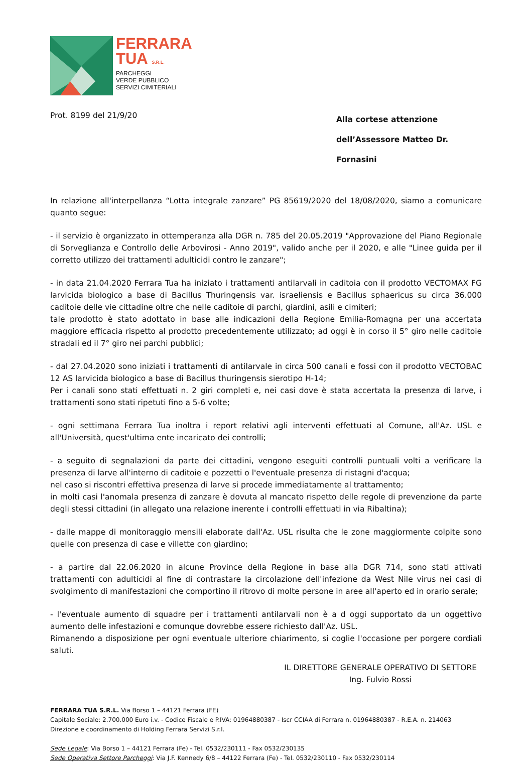FERRARA
TUA S.R.L.
PARCHEGGI
VERDE PUBBLICO
SERVIZI CIMITERIALI
Prot. 8199 del 21/9/20
Alla cortese attenzione
dell’Assessore Matteo Dr. Fornasini
In relazione all'interpellanza “Lotta integrale zanzare” PG 85619/2020 del 18/08/2020, siamo a comunicare quanto segue:
- il servizio è organizzato in ottemperanza alla DGR n. 785 del 20.05.2019 "Approvazione del Piano Regionale di Sorveglianza e Controllo delle Arbovirosi - Anno 2019", valido anche per il 2020, e alle "Linee guida per il corretto utilizzo dei trattamenti adulticidi contro le zanzare";
- in data 21.04.2020 Ferrara Tua ha iniziato i trattamenti antilarvali in caditoia con il prodotto VECTOMAX FG larvicida biologico a base di Bacillus Thuringensis var. israeliensis e Bacillus sphaericus su circa 36.000 caditoie delle vie cittadine oltre che nelle caditoie di parchi, giardini, asili e cimiteri;
tale prodotto è stato adottato in base alle indicazioni della Regione Emilia-Romagna per una accertata maggiore efficacia rispetto al prodotto precedentemente utilizzato; ad oggi è in corso il 5° giro nelle caditoie stradali ed il 7° giro nei parchi pubblici;
- dal 27.04.2020 sono iniziati i trattamenti di antilarvale in circa 500 canali e fossi con il prodotto VECTOBAC 12 AS larvicida biologico a base di Bacillus thuringensis sierotipo H-14;
Per i canali sono stati effettuati n. 2 giri completi e, nei casi dove è stata accertata la presenza di larve, i trattamenti sono stati ripetuti fino a 5-6 volte;
- ogni settimana Ferrara Tua inoltra i report relativi agli interventi effettuati al Comune, all'Az. USL e all'Università, quest'ultima ente incaricato dei controlli;
- a seguito di segnalazioni da parte dei cittadini, vengono eseguiti controlli puntuali volti a verificare la presenza di larve all'interno di caditoie e pozzetti o l'eventuale presenza di ristagni d'acqua;
nel caso si riscontri effettiva presenza di larve si procede immediatamente al trattamento;
in molti casi l'anomala presenza di zanzare è dovuta al mancato rispetto delle regole di prevenzione da parte degli stessi cittadini (in allegato una relazione inerente i controlli effettuati in via Ribaltina);
- dalle mappe di monitoraggio mensili elaborate dall'Az. USL risulta che le zone maggiormente colpite sono quelle con presenza di case e villette con giardino;
- a partire dal 22.06.2020 in alcune Province della Regione in base alla DGR 714, sono stati attivati trattamenti con adulticidi al fine di contrastare la circolazione dell'infezione da West Nile virus nei casi di svolgimento di manifestazioni che comportino il ritrovo di molte persone in aree all'aperto ed in orario serale;
- l'eventuale aumento di squadre per i trattamenti antilarvali non è a d oggi supportato da un oggettivo aumento delle infestazioni e comunque dovrebbe essere richiesto dall'Az. USL.
Rimanendo a disposizione per ogni eventuale ulteriore chiarimento, si coglie l'occasione per porgere cordiali saluti.
IL DIRETTORE GENERALE OPERATIVO DI SETTORE
Ing. Fulvio Rossi
FERRARA TUA S.R.L. Via Borso 1 – 44121 Ferrara (FE)
Capitale Sociale: 2.700.000 Euro i.v. - Codice Fiscale e P.IVA: 01964880387 - Iscr CCIAA di Ferrara n. 01964880387 - R.E.A. n. 214063
Direzione e coordinamento di Holding Ferrara Servizi S.r.l.
Sede Legale: Via Borso 1 – 44121 Ferrara (Fe) - Tel. 0532/230111 - Fax 0532/230135
Sede Operativa Settore Parcheggi: Via J.F. Kennedy 6/8 – 44122 Ferrara (Fe) - Tel. 0532/230110 - Fax 0532/230114